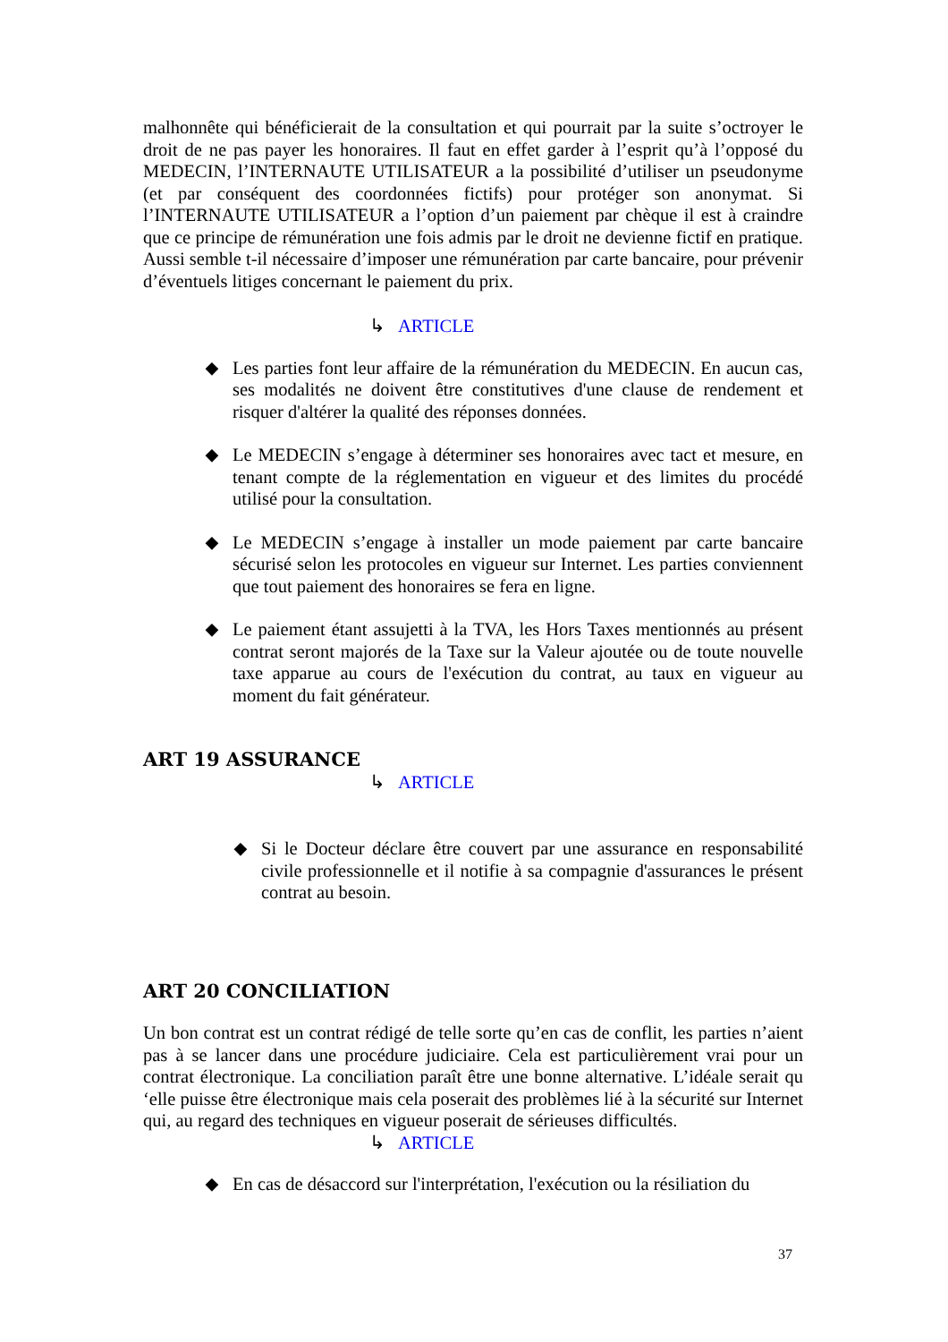malhonnête qui bénéficierait de la consultation et qui pourrait par la suite s’octroyer le droit de ne pas payer les honoraires. Il faut en effet garder à l’esprit qu’à l’opposé du MEDECIN, l’INTERNAUTE UTILISATEUR a la possibilité d’utiliser un pseudonyme (et par conséquent des coordonnées fictifs) pour protéger son anonymat. Si l’INTERNAUTE UTILISATEUR a l’option d’un paiement par chèque il est à craindre que ce principe de rémunération une fois admis par le droit ne devienne fictif en pratique. Aussi semble t-il nécessaire d’imposer une rémunération par carte bancaire, pour prévenir d’éventuels litiges concernant le paiement du prix.
↳ ARTICLE
◆ Les parties font leur affaire de la rémunération du MEDECIN. En aucun cas, ses modalités ne doivent être constitutives d'une clause de rendement et risquer d'altérer la qualité des réponses données.
◆ Le MEDECIN s’engage à déterminer ses honoraires avec tact et mesure, en tenant compte de la réglementation en vigueur et des limites du procédé utilisé pour la consultation.
◆ Le MEDECIN s’engage à installer un mode paiement par carte bancaire sécurisé selon les protocoles en vigueur sur Internet. Les parties conviennent que tout paiement des honoraires se fera en ligne.
◆ Le paiement étant assujetti à la TVA, les Hors Taxes mentionnés au présent contrat seront majorés de la Taxe sur la Valeur ajoutée ou de toute nouvelle taxe apparue au cours de l'exécution du contrat, au taux en vigueur au moment du fait générateur.
ART 19 ASSURANCE
↳ ARTICLE
◆ Si le Docteur déclare être couvert par une assurance en responsabilité civile professionnelle et il notifie à sa compagnie d'assurances le présent contrat au besoin.
ART 20 CONCILIATION
Un bon contrat est un contrat rédigé de telle sorte qu’en cas de conflit, les parties n’aient pas à se lancer dans une procédure judiciaire. Cela est particulièrement vrai pour un contrat électronique. La conciliation paraît être une bonne alternative. L’idéale serait qu ‘elle puisse être électronique mais cela poserait des problèmes lié à la sécurité sur Internet qui, au regard des techniques en vigueur poserait de sérieuses difficultés.
↳ ARTICLE
◆ En cas de désaccord sur l'interprétation, l'exécution ou la résiliation du
37